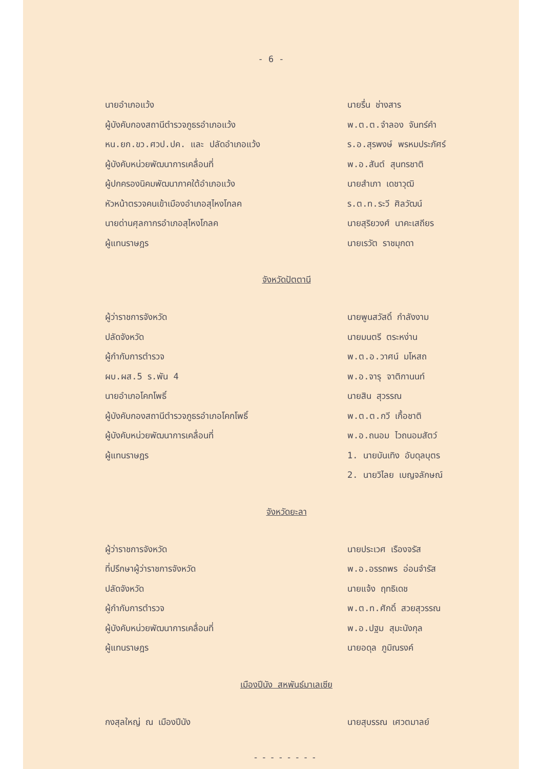- 6 -
นายอำเภอแว้ง นายรื่น ช่างสาร
ผู้บังคับกองสถานีตำรวจภูธรอำเภอแว้ง พ.ต.ต.จำลอง จันทร์คำ
หน.ยก.ขว.ศวป.ปค. และ ปลัดอำเภอแว้ง ร.อ.สุรพงษ์ พรหมประภัศร์
ผู้บังคับหน่วยพัฒนาการเคลื่อนที่ พ.อ.สันต์ สุนทรชาติ
ผู้ปกครองนิคมพัฒนาภาคใต้อำเภอแว้ง นายสำเภา เดชาวุฒิ
หัวหน้าตรวจคนเข้าเมืองอำเภอสุไหงโกลค ร.ต.ท.ระวี ศิลวัฒน์
นายด่านศุลกากรอำเภอสุไหงโกลค นายสุริยวงศ์ นาคะเสถียร
ผู้แทนราษฎร นายเรวัต ราชมุกดา
จังหวัดปัตตานี
ผู้ว่าราชการจังหวัด นายพูนสวัสดิ์ กำลังงาม
ปลัดจังหวัด นายมนตรี ตระหง่าน
ผู้กำกับการตำรวจ พ.ต.อ.วาศน์ มโหสถ
ผบ.ผส.5 ร.พัน 4 พ.อ.จารุ จาติกานนท์
นายอำเภอโคกโพธิ์ นายสิน สุวรรณ
ผู้บังคับกองสถานีตำรวจภูธรอำเภอโคกโพธิ์ พ.ต.ต.กวี เกื้อชาติ
ผู้บังคับหน่วยพัฒนาการเคลื่อนที่ พ.อ.ถนอม ไวถนอมสัตว์
ผู้แทนราษฎร 1. นายบันเทิง อับดุลบุตร
2. นายวิไลย เบญจลักษณ์
จังหวัดยะลา
ผู้ว่าราชการจังหวัด นายประเวศ เรืองจรัส
ที่ปรึกษาผู้ว่าราชการจังหวัด พ.อ.อรรถพร อ่อนจำรัส
ปลัดจังหวัด นายแจ้ง ฤทธิเดช
ผู้กำกับการตำรวจ พ.ต.ท.ศักดิ์ สวยสุวรรณ
ผู้บังคับหน่วยพัฒนาการเคลื่อนที่ พ.อ.ปฐม สุมะนังกุล
ผู้แทนราษฎร นายอดุล ภูมิณรงค์
เมืองปีนัง สหพันธ์มาเลเซีย
กงสุลใหญ่ ณ เมืองปีนัง นายสุบรรณ เศวตมาลย์
--------